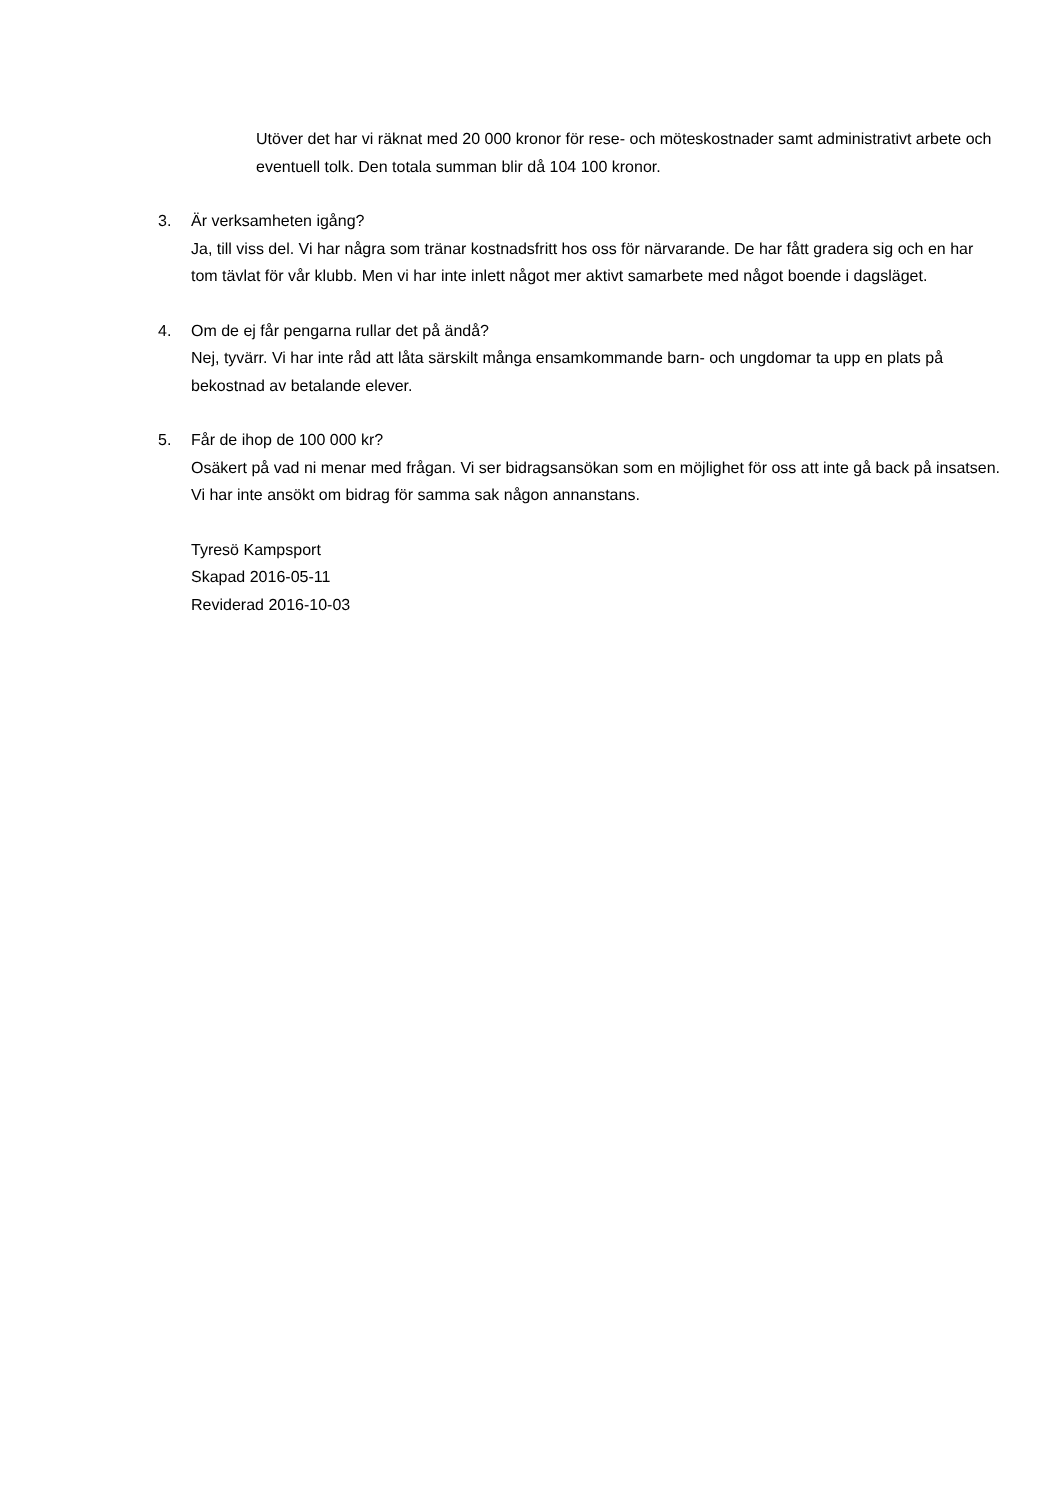Utöver det har vi räknat med 20 000 kronor för rese- och möteskostnader samt administrativt arbete och eventuell tolk. Den totala summan blir då 104 100 kronor.
3. Är verksamheten igång?
Ja, till viss del. Vi har några som tränar kostnadsfritt hos oss för närvarande. De har fått gradera sig och en har tom tävlat för vår klubb. Men vi har inte inlett något mer aktivt samarbete med något boende i dagsläget.
4. Om de ej får pengarna rullar det på ändå?
Nej, tyvärr. Vi har inte råd att låta särskilt många ensamkommande barn- och ungdomar ta upp en plats på bekostnad av betalande elever.
5. Får de ihop de 100 000 kr?
Osäkert på vad ni menar med frågan. Vi ser bidragsansökan som en möjlighet för oss att inte gå back på insatsen. Vi har inte ansökt om bidrag för samma sak någon annanstans.
Tyresö Kampsport
Skapad 2016-05-11
Reviderad 2016-10-03